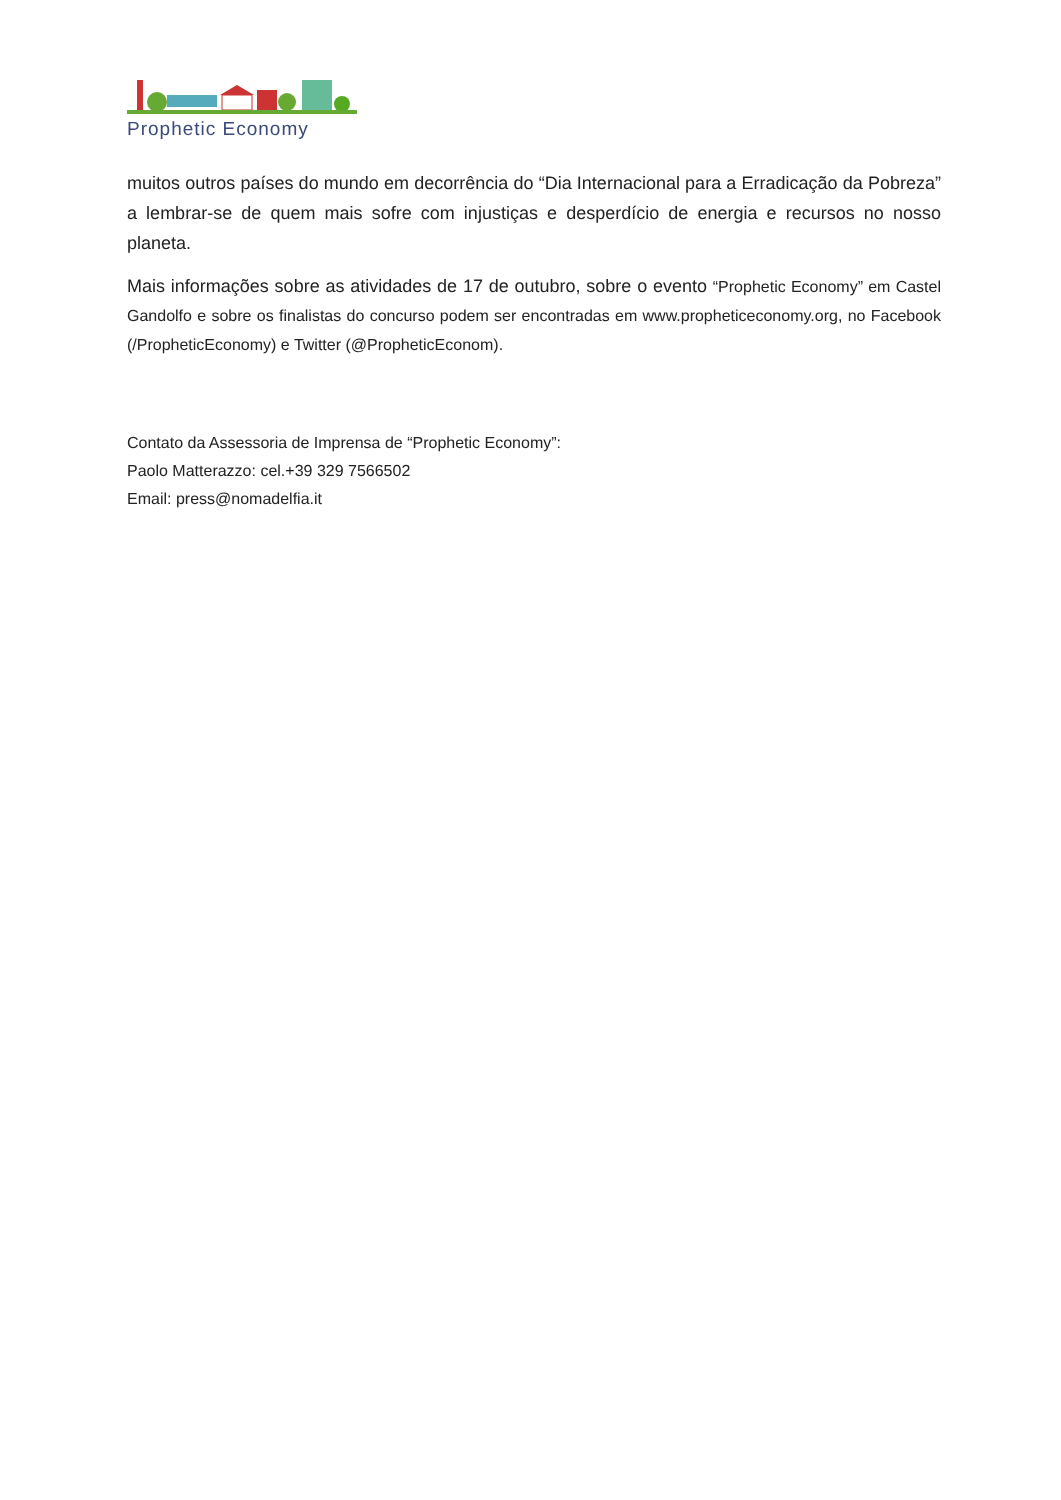Prophetic Economy
muitos outros países do mundo em decorrência do “Dia Internacional para a Erradicação da Pobreza” a lembrar-se de quem mais sofre com injustiças e desperdício de energia e recursos no nosso planeta.
Mais informações sobre as atividades de 17 de outubro, sobre o evento “Prophetic Economy” em Castel Gandolfo e sobre os finalistas do concurso podem ser encontradas em www.propheticeconomy.org, no Facebook (/PropheticEconomy) e Twitter (@PropheticEconom).
Contato da Assessoria de Imprensa de “Prophetic Economy”:
Paolo Matterazzo: cel.+39 329 7566502
Email: press@nomadelfia.it